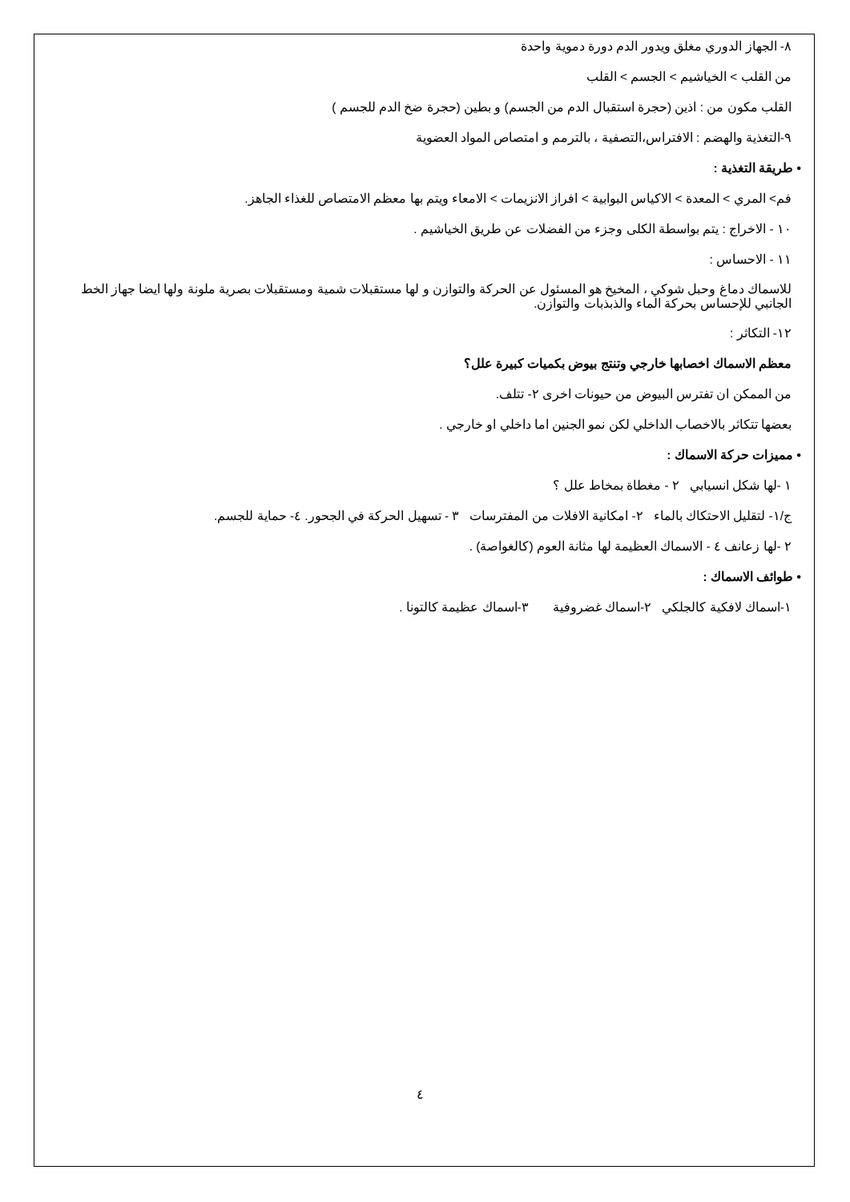٨- الجهاز الدوري مغلق ويدور الدم دورة دموية واحدة
من القلب > الخياشيم > الجسم > القلب
القلب مكون من : اذين (حجرة استقبال الدم من الجسم) و بطين (حجرة ضخ الدم للجسم )
٩-التغذية والهضم : الافتراس،التصفية ، بالترمم و امتصاص المواد العضوية
• طريقة التغذية :
فم> المري > المعدة > الاكياس البوابية > افراز الانزيمات > الامعاء ويتم بها معظم الامتصاص للغذاء الجاهز.
١٠ - الاخراج : يتم بواسطة الكلى وجزء من الفضلات عن طريق الخياشيم .
١١ - الاحساس :
للاسماك دماغ وحبل شوكي ، المخيخ هو المسئول عن الحركة والتوازن و لها مستقبلات شمية ومستقبلات بصرية ملونة ولها ايضا جهاز الخط الجانبي للإحساس بحركة الماء والذبذبات والتوازن.
١٢- التكاثر :
معظم الاسماك اخصابها خارجي وتنتج بيوض بكميات كبيرة علل؟
من الممكن ان تفترس البيوض من حيونات اخرى ٢- تتلف.
بعضها تتكاثر بالاخصاب الداخلي لكن نمو الجنين اما داخلي او خارجي .
• مميزات حركة الاسماك :
١ -لها شكل انسيابي ٢ - مغطاة بمخاط علل ؟
ج/١- لتقليل الاحتكاك بالماء ٢- امكانية الافلات من المفترسات ٣ - تسهيل الحركة في الجحور. ٤- حماية للجسم.
٢ -لها زعانف ٤ - الاسماك العظيمة لها مثانة العوم (كالغواصة) .
• طوائف الاسماك :
١-اسماك لافكية كالجلكي ٢-اسماك غضروفية ٣-اسماك عظيمة كالتونا .
٤